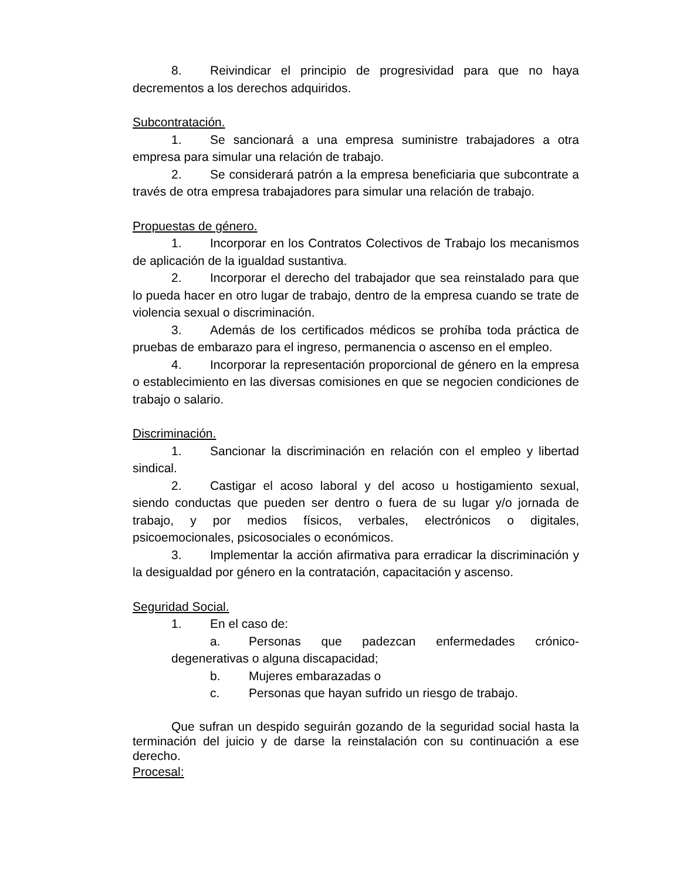8. Reivindicar el principio de progresividad para que no haya decrementos a los derechos adquiridos.
Subcontratación.
1. Se sancionará a una empresa suministre trabajadores a otra empresa para simular una relación de trabajo.
2. Se considerará patrón a la empresa beneficiaria que subcontrate a través de otra empresa trabajadores para simular una relación de trabajo.
Propuestas de género.
1. Incorporar en los Contratos Colectivos de Trabajo los mecanismos de aplicación de la igualdad sustantiva.
2. Incorporar el derecho del trabajador que sea reinstalado para que lo pueda hacer en otro lugar de trabajo, dentro de la empresa cuando se trate de violencia sexual o discriminación.
3. Además de los certificados médicos se prohíba toda práctica de pruebas de embarazo para el ingreso, permanencia o ascenso en el empleo.
4. Incorporar la representación proporcional de género en la empresa o establecimiento en las diversas comisiones en que se negocien condiciones de trabajo o salario.
Discriminación.
1. Sancionar la discriminación en relación con el empleo y libertad sindical.
2. Castigar el acoso laboral y del acoso u hostigamiento sexual, siendo conductas que pueden ser dentro o fuera de su lugar y/o jornada de trabajo, y por medios físicos, verbales, electrónicos o digitales, psicoemocionales, psicosociales o económicos.
3. Implementar la acción afirmativa para erradicar la discriminación y la desigualdad por género en la contratación, capacitación y ascenso.
Seguridad Social.
1. En el caso de:
a. Personas que padezcan enfermedades crónico-degenerativas o alguna discapacidad;
b. Mujeres embarazadas o
c. Personas que hayan sufrido un riesgo de trabajo.
Que sufran un despido seguirán gozando de la seguridad social hasta la terminación del juicio y de darse la reinstalación con su continuación a ese derecho.
Procesal: